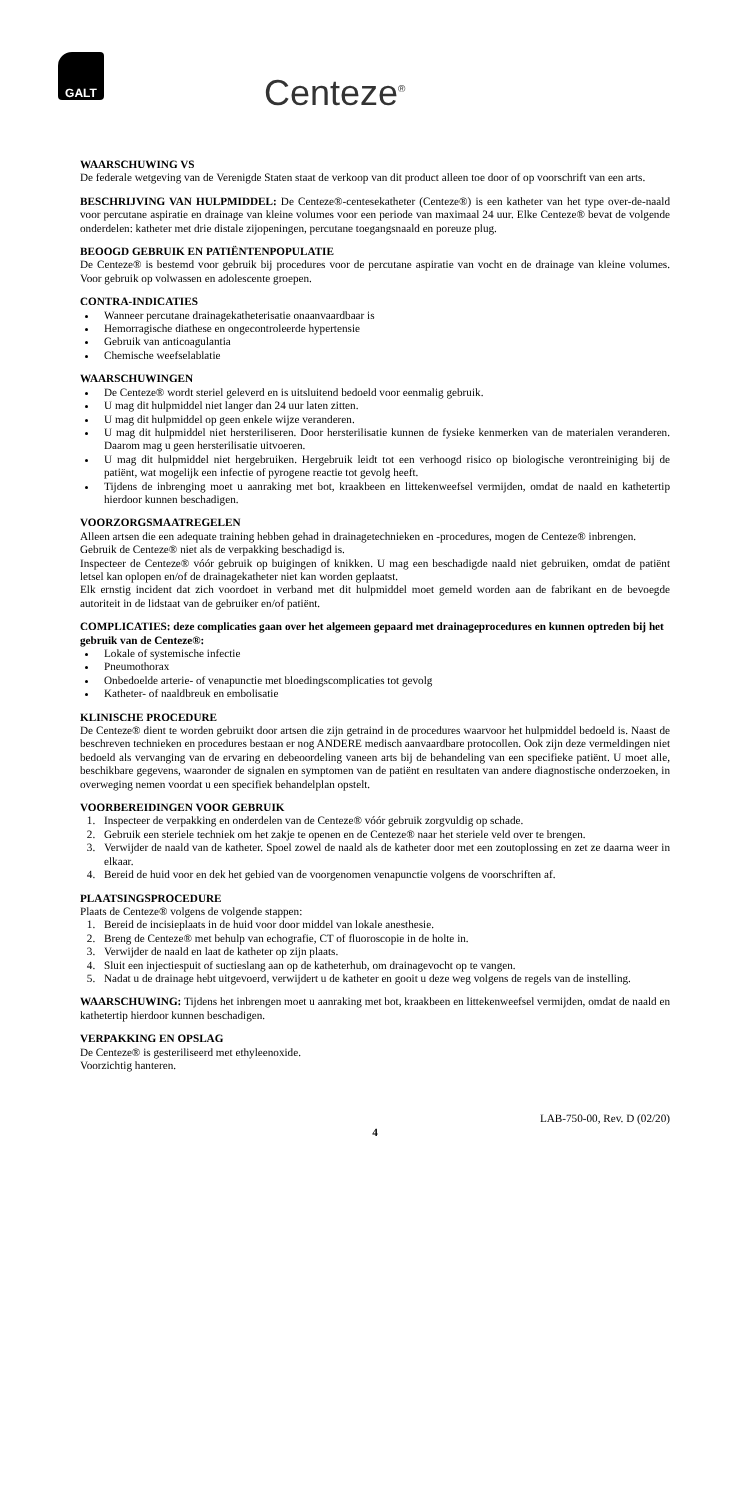GALT
Centeze<sup>®</sup>
WAARSCHUWING VS
De federale wetgeving van de Verenigde Staten staat de verkoop van dit product alleen toe door of op voorschrift van een arts.
BESCHRIJVING VAN HULPMIDDEL: De Centeze®-centesekatheter (Centeze®) is een katheter van het type over-de-naald voor percutane aspiratie en drainage van kleine volumes voor een periode van maximaal 24 uur. Elke Centeze® bevat de volgende onderdelen: katheter met drie distale zijopeningen, percutane toegangsnaald en poreuze plug.
BEOOGD GEBRUIK EN PATIËNTENPOPULATIE
De Centeze® is bestemd voor gebruik bij procedures voor de percutane aspiratie van vocht en de drainage van kleine volumes. Voor gebruik op volwassen en adolescente groepen.
CONTRA-INDICATIES
Wanneer percutane drainagekatheterisatie onaanvaardbaar is
Hemorragische diathese en ongecontroleerde hypertensie
Gebruik van anticoagulantia
Chemische weefselablatie
WAARSCHUWINGEN
De Centeze® wordt steriel geleverd en is uitsluitend bedoeld voor eenmalig gebruik.
U mag dit hulpmiddel niet langer dan 24 uur laten zitten.
U mag dit hulpmiddel op geen enkele wijze veranderen.
U mag dit hulpmiddel niet hersteriliseren. Door hersterilisatie kunnen de fysieke kenmerken van de materialen veranderen. Daarom mag u geen hersterilisatie uitvoeren.
U mag dit hulpmiddel niet hergebruiken. Hergebruik leidt tot een verhoogd risico op biologische verontreiniging bij de patiënt, wat mogelijk een infectie of pyrogene reactie tot gevolg heeft.
Tijdens de inbrenging moet u aanraking met bot, kraakbeen en littekenweefsel vermijden, omdat de naald en kathetertip hierdoor kunnen beschadigen.
VOORZORGSMAATREGELEN
Alleen artsen die een adequate training hebben gehad in drainagetechnieken en -procedures, mogen de Centeze® inbrengen.
Gebruik de Centeze® niet als de verpakking beschadigd is.
Inspecteer de Centeze® vóór gebruik op buigingen of knikken. U mag een beschadigde naald niet gebruiken, omdat de patiënt letsel kan oplopen en/of de drainagekatheter niet kan worden geplaatst.
Elk ernstig incident dat zich voordoet in verband met dit hulpmiddel moet gemeld worden aan de fabrikant en de bevoegde autoriteit in de lidstaat van de gebruiker en/of patiënt.
COMPLICATIES: deze complicaties gaan over het algemeen gepaard met drainageprocedures en kunnen optreden bij het gebruik van de Centeze®:
Lokale of systemische infectie
Pneumothorax
Onbedoelde arterie- of venapunctie met bloedingscomplicaties tot gevolg
Katheter- of naaldbreuk en embolisatie
KLINISCHE PROCEDURE
De Centeze® dient te worden gebruikt door artsen die zijn getraind in de procedures waarvoor het hulpmiddel bedoeld is. Naast de beschreven technieken en procedures bestaan er nog ANDERE medisch aanvaardbare protocollen. Ook zijn deze vermeldingen niet bedoeld als vervanging van de ervaring en debeoordeling vaneen arts bij de behandeling van een specifieke patiënt. U moet alle, beschikbare gegevens, waaronder de signalen en symptomen van de patiënt en resultaten van andere diagnostische onderzoeken, in overweging nemen voordat u een specifiek behandelplan opstelt.
VOORBEREIDINGEN VOOR GEBRUIK
1. Inspecteer de verpakking en onderdelen van de Centeze® vóór gebruik zorgvuldig op schade.
2. Gebruik een steriele techniek om het zakje te openen en de Centeze® naar het steriele veld over te brengen.
3. Verwijder de naald van de katheter. Spoel zowel de naald als de katheter door met een zoutoplossing en zet ze daarna weer in elkaar.
4. Bereid de huid voor en dek het gebied van de voorgenomen venapunctie volgens de voorschriften af.
PLAATSINGSPROCEDURE
Plaats de Centeze® volgens de volgende stappen:
1. Bereid de incisieplaats in de huid voor door middel van lokale anesthesie.
2. Breng de Centeze® met behulp van echografie, CT of fluoroscopie in de holte in.
3. Verwijder de naald en laat de katheter op zijn plaats.
4. Sluit een injectiespuit of suctieslang aan op de katheterhub, om drainagevocht op te vangen.
5. Nadat u de drainage hebt uitgevoerd, verwijdert u de katheter en gooit u deze weg volgens de regels van de instelling.
WAARSCHUWING: Tijdens het inbrengen moet u aanraking met bot, kraakbeen en littekenweefsel vermijden, omdat de naald en kathetertip hierdoor kunnen beschadigen.
VERPAKKING EN OPSLAG
De Centeze® is gesteriliseerd met ethyleenoxide.
Voorzichtig hanteren.
LAB-750-00, Rev. D (02/20)
4